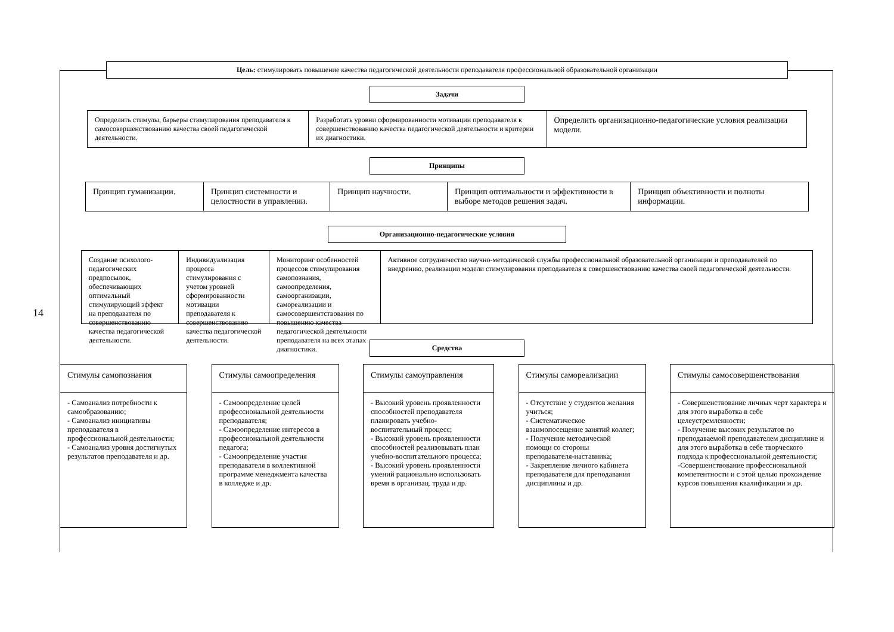14
Цель: стимулировать повышение качества педагогической деятельности преподавателя профессиональной образовательной организации
Задачи
Определить стимулы, барьеры стимулирования преподавателя к самосовершенствованию качества своей педагогической деятельности.
Разработать уровни сформированности мотивации преподавателя к совершенствованию качества педагогической деятельности и критерии их диагностики.
Определить организационно-педагогические условия реализации модели.
Принципы
Принцип гуманизации. Принцип системности и целостности в управлении.
Принцип научности. Принцип оптимальности и эффективности в выборе методов решения задач.
Принцип объективности и полноты информации.
Организационно-педагогические условия
Создание психолого-педагогических предпосылок, обеспечивающих оптимальный стимулирующий эффект на преподавателя по совершенствованию качества педагогической деятельности.
Индивидуализация процесса стимулирования с учетом уровней сформированности мотивации преподавателя к совершенствованию качества педагогической деятельности.
Мониторинг особенностей процессов стимулирования самопознания, самоопределения, самоорганизации, самореализации и самосовершентствования по повышению качества педагогической деятельности преподавателя на всех этапах диагностики.
Активное сотрудничество научно-методической службы профессиональной образовательной организации и преподавателей по внедрению, реализации модели стимулирования преподавателя к совершенствованию качества своей педагогической деятельности.
Средства
Стимулы самопознания
- Самоанализ потребности к самообразованию;
- Самоанализ инициативы преподавателя в профессиональной деятельности;
- Самоанализ уровня достигнутых результатов преподавателя и др.
Стимулы самоопределения
- Самоопределение целей профессиональной деятельности преподавателя;
- Самоопределение интересов в профессиональной деятельности педагога;
- Самоопределение участия преподавателя в коллективной программе менеджмента качества в колледже и др.
Стимулы самоуправления
- Высокий уровень проявленности способностей преподавателя планировать учебно-воспитательный процесс;
- Высокий уровень проявленности способностей реализовывать план учебно-воспитательного процесса;
- Высокий уровень проявленности умений рационально использовать время в организац. труда и др.
Стимулы самореализации
- Отсутствие у студентов желания учиться;
- Систематическое взаимопосещение занятий коллег;
- Получение методической помощи со стороны преподавателя-наставника;
- Закрепление личного кабинета преподавателя для преподавания дисциплины и др.
Стимулы самосовершенствования
- Совершенствование личных черт характера и для этого выработка в себе целеустремленности;
- Получение высоких результатов по преподаваемой преподавателем дисциплине и для этого выработка в себе творческого подхода к профессиональной деятельности;
-Совершенствование профессиональной компетентности и с этой целью прохождение курсов повышения квалификации и др.